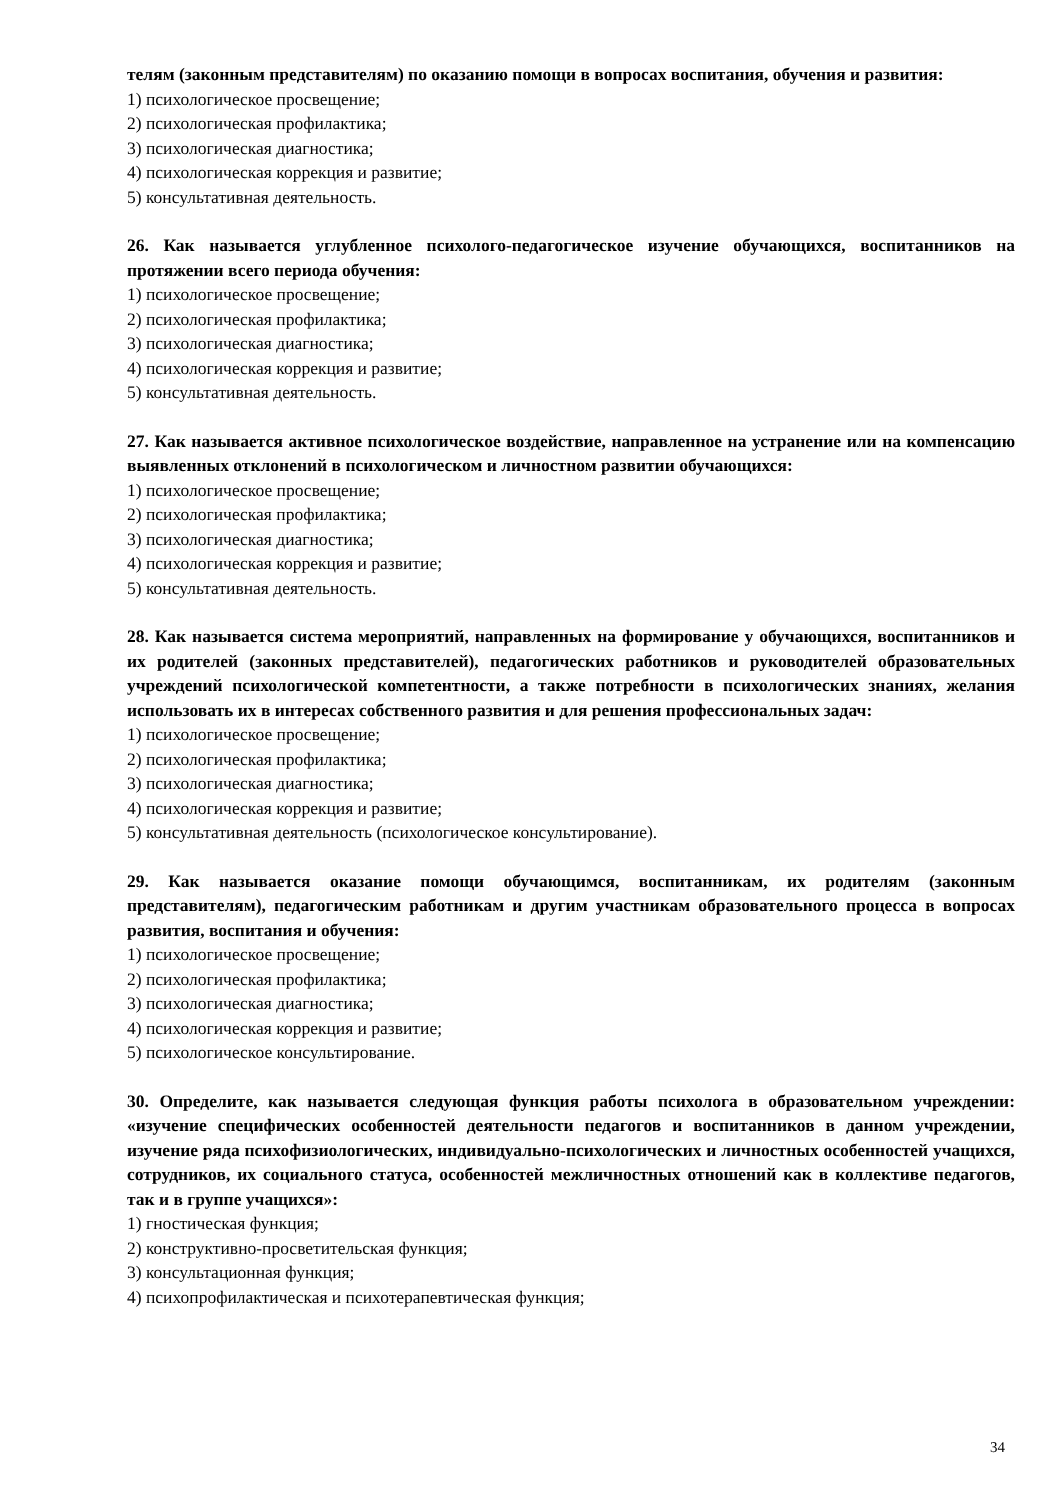телям (законным представителям) по оказанию помощи в вопросах воспитания, обучения и развития:
1) психологическое просвещение;
2) психологическая профилактика;
3) психологическая диагностика;
4) психологическая коррекция и развитие;
5) консультативная деятельность.
26. Как называется углубленное психолого-педагогическое изучение обучающихся, воспитанников на протяжении всего периода обучения:
1) психологическое просвещение;
2) психологическая профилактика;
3) психологическая диагностика;
4) психологическая коррекция и развитие;
5) консультативная деятельность.
27. Как называется активное психологическое воздействие, направленное на устранение или на компенсацию выявленных отклонений в психологическом и личностном развитии обучающихся:
1) психологическое просвещение;
2) психологическая профилактика;
3) психологическая диагностика;
4) психологическая коррекция и развитие;
5) консультативная деятельность.
28. Как называется система мероприятий, направленных на формирование у обучающихся, воспитанников и их родителей (законных представителей), педагогических работников и руководителей образовательных учреждений психологической компетентности, а также потребности в психологических знаниях, желания использовать их в интересах собственного развития и для решения профессиональных задач:
1) психологическое просвещение;
2) психологическая профилактика;
3) психологическая диагностика;
4) психологическая коррекция и развитие;
5) консультативная деятельность (психологическое консультирование).
29. Как называется оказание помощи обучающимся, воспитанникам, их родителям (законным представителям), педагогическим работникам и другим участникам образовательного процесса в вопросах развития, воспитания и обучения:
1) психологическое просвещение;
2) психологическая профилактика;
3) психологическая диагностика;
4) психологическая коррекция и развитие;
5) психологическое консультирование.
30. Определите, как называется следующая функция работы психолога в образовательном учреждении: «изучение специфических особенностей деятельности педагогов и воспитанников в данном учреждении, изучение ряда психофизиологических, индивидуально-психологических и личностных особенностей учащихся, сотрудников, их социального статуса, особенностей межличностных отношений как в коллективе педагогов, так и в группе учащихся»:
1) гностическая функция;
2) конструктивно-просветительская функция;
3) консультационная функция;
4) психопрофилактическая и психотерапевтическая функция;
34